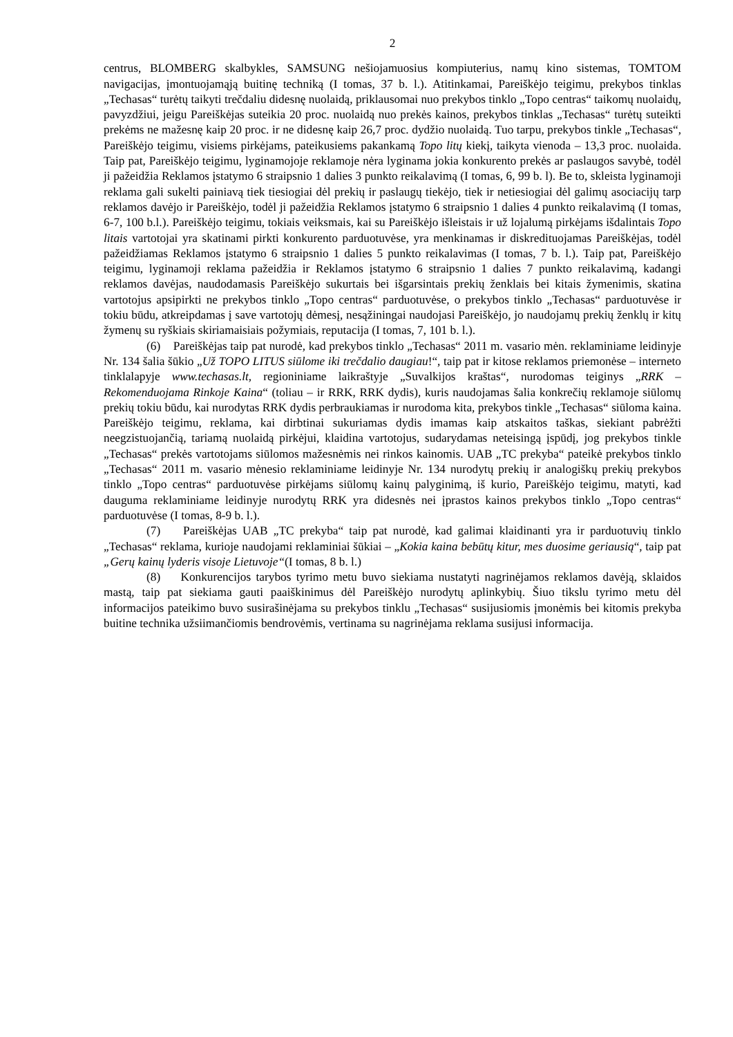2
centrus, BLOMBERG skalbykles, SAMSUNG nešiojamuosius kompiuterius, namų kino sistemas, TOMTOM navigacijas, įmontuojamąją buitinę techniką (I tomas, 37 b. l.). Atitinkamai, Pareiškėjo teigimu, prekybos tinklas „Techasas“ turėtų taikyti trečdaliu didesnę nuolaidą, priklausomai nuo prekybos tinklo „Topo centras“ taikomų nuolaidų, pavyzdžiui, jeigu Pareiškėjas suteikia 20 proc. nuolaidą nuo prekės kainos, prekybos tinklas „Techasas“ turėtų suteikti prekėms ne mažesnę kaip 20 proc. ir ne didesnę kaip 26,7 proc. dydžio nuolaidą. Tuo tarpu, prekybos tinkle „Techasas“, Pareiškėjo teigimu, visiems pirkėjams, pateikusiems pakankamą Topo litų kiekį, taikyta vienoda – 13,3 proc. nuolaida. Taip pat, Pareiškėjo teigimu, lyginamojoje reklamoje nėra lyginama jokia konkurento prekės ar paslaugos savybė, todėl ji pažeidžia Reklamos įstatymo 6 straipsnio 1 dalies 3 punkto reikalavimą (I tomas, 6, 99 b. l). Be to, skleista lyginamoji reklama gali sukelti painiavą tiek tiesiogiai dėl prekių ir paslaugų tiekėjo, tiek ir netiesiogiai dėl galimų asociacijų tarp reklamos davėjo ir Pareiškėjo, todėl ji pažeidžia Reklamos įstatymo 6 straipsnio 1 dalies 4 punkto reikalavimą (I tomas, 6-7, 100 b.l.). Pareiškėjo teigimu, tokiais veiksmais, kai su Pareiškėjo išleistais ir už lojalumą pirkėjams išdalintais Topo litais vartotojai yra skatinami pirkti konkurento parduotuvėse, yra menkinamas ir diskredituojamas Pareiškėjas, todėl pažeidžiamas Reklamos įstatymo 6 straipsnio 1 dalies 5 punkto reikalavimas (I tomas, 7 b. l.). Taip pat, Pareiškėjo teigimu, lyginamoji reklama pažeidžia ir Reklamos įstatymo 6 straipsnio 1 dalies 7 punkto reikalavimą, kadangi reklamos davėjas, naudodamasis Pareiškėjo sukurtais bei išgarsintais prekių ženklais bei kitais žymenimis, skatina vartotojus apsipirkti ne prekybos tinklo „Topo centras“ parduotuvėse, o prekybos tinklo „Techasas“ parduotuvėse ir tokiu būdu, atkreipdamas į save vartotojų dėmesį, nesąžiningai naudojasi Pareiškėjo, jo naudojamų prekių ženklų ir kitų žymenų su ryškiais skiriamaisiais požymiais, reputacija (I tomas, 7, 101 b. l.).
(6) Pareiškėjas taip pat nurodė, kad prekybos tinklo „Techasas“ 2011 m. vasario mėn. reklaminiame leidinyje Nr. 134 šalia šūkio „Už TOPO LITUS siūlome iki trečdalio daugiau!“, taip pat ir kitose reklamos priemonėse – interneto tinklalapyje www.techasas.lt, regioniniame laikraštyje „Suvalkijos kraštas“, nurodomas teiginys „RRK – Rekomenduojama Rinkoje Kaina“ (toliau – ir RRK, RRK dydis), kuris naudojamas šalia konkrečių reklamoje siūlomų prekių tokiu būdu, kai nurodytas RRK dydis perbraukiamas ir nurodoma kita, prekybos tinkle „Techasas“ siūloma kaina. Pareiškėjo teigimu, reklama, kai dirbtinai sukuriamas dydis imamas kaip atskaitos taškas, siekiant pabrėžti neegzistuojančią, tariamą nuolaidą pirkėjui, klaidina vartotojus, sudarydamas neteisingą įspūdį, jog prekybos tinkle „Techasas“ prekės vartotojams siūlomos mažesnėmis nei rinkos kainomis. UAB „TC prekyba“ pateikė prekybos tinklo „Techasas“ 2011 m. vasario mėnesio reklaminiame leidinyje Nr. 134 nurodytų prekių ir analogiškų prekių prekybos tinklo „Topo centras“ parduotuvėse pirkėjams siūlomų kainų palyginimą, iš kurio, Pareiškėjo teigimu, matyti, kad dauguma reklaminiame leidinyje nurodytų RRK yra didesnės nei įprastos kainos prekybos tinklo „Topo centras“ parduotuvėse (I tomas, 8-9 b. l.).
(7) Pareiškėjas UAB „TC prekyba“ taip pat nurodė, kad galimai klaidinanti yra ir parduotuvių tinklo „Techasas“ reklama, kurioje naudojami reklaminiai šūkiai – „Kokia kaina bebūtų kitur, mes duosime geriausią“, taip pat „Gerų kainų lyderis visoje Lietuvoje“(I tomas, 8 b. l.)
(8) Konkurencijos tarybos tyrimo metu buvo siekiama nustatyti nagrinėjamos reklamos davėją, sklaidos mastą, taip pat siekiama gauti paaiškinimus dėl Pareiškėjo nurodytų aplinkybių. Šiuo tikslu tyrimo metu dėl informacijos pateikimo buvo susirašinėjama su prekybos tinklu „Techasas“ susijusiomis įmonėmis bei kitomis prekyba buitine technika užsiimančiomis bendrovėmis, vertinama su nagrinėjama reklama susijusi informacija.